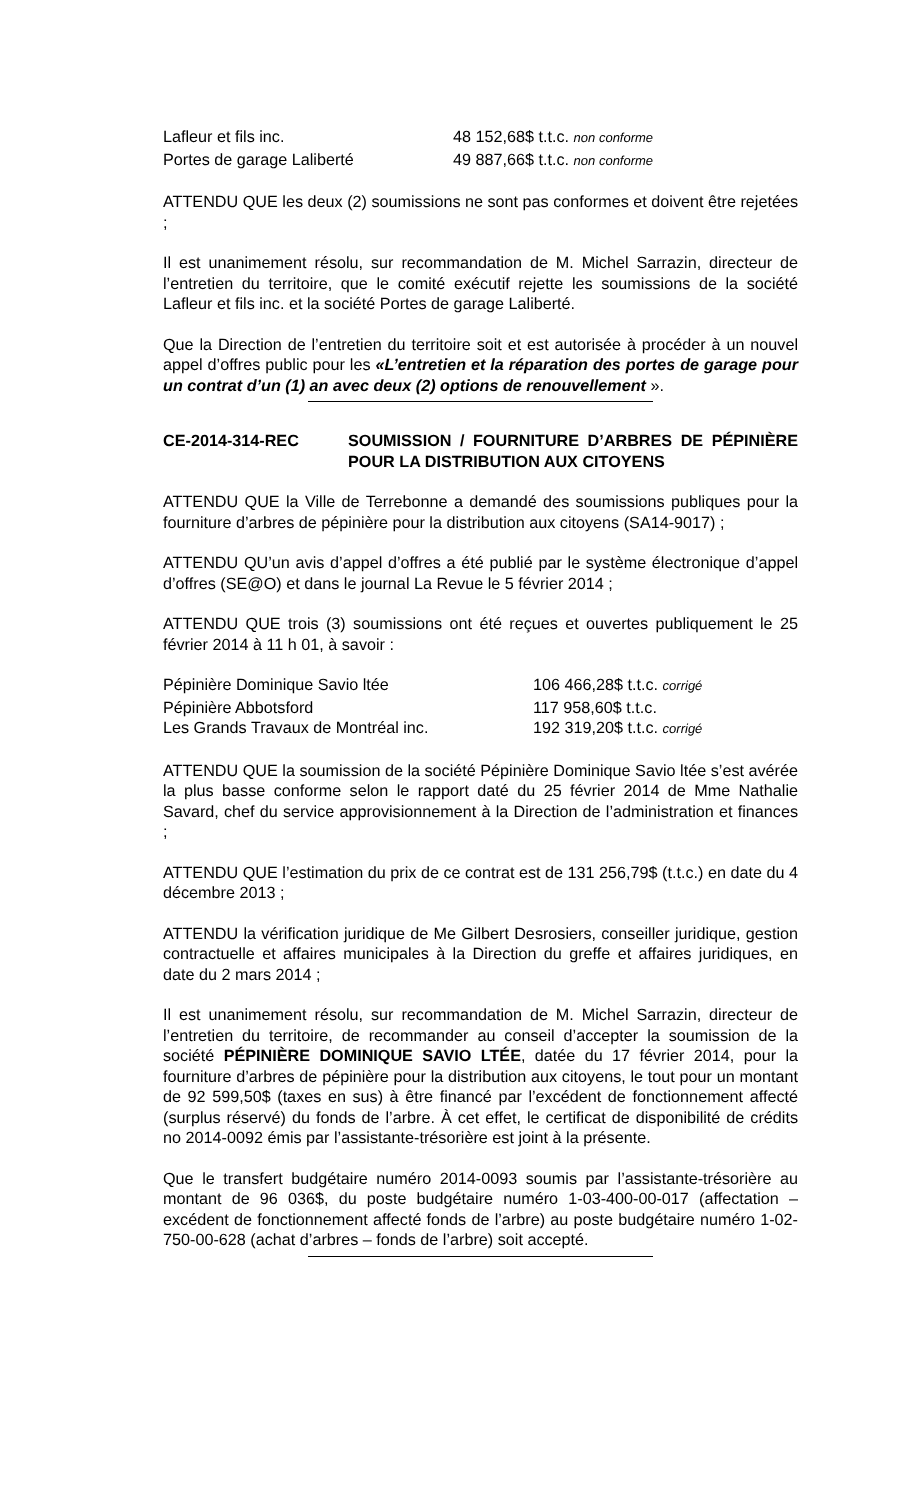Lafleur et fils inc. 48 152,68$ t.t.c. non conforme
Portes de garage Laliberté 49 887,66$ t.t.c. non conforme
ATTENDU QUE les deux (2) soumissions ne sont pas conformes et doivent être rejetées ;
Il est unanimement résolu, sur recommandation de M. Michel Sarrazin, directeur de l’entretien du territoire, que le comité exécutif rejette les soumissions de la société Lafleur et fils inc. et la société Portes de garage Laliberté.
Que la Direction de l’entretien du territoire soit et est autorisée à procéder à un nouvel appel d’offres public pour les «L’entretien et la réparation des portes de garage pour un contrat d’un (1) an avec deux (2) options de renouvellement ».
CE-2014-314-REC SOUMISSION / FOURNITURE D’ARBRES DE PÉPINIÈRE POUR LA DISTRIBUTION AUX CITOYENS
ATTENDU QUE la Ville de Terrebonne a demandé des soumissions publiques pour la fourniture d’arbres de pépinière pour la distribution aux citoyens (SA14-9017) ;
ATTENDU QU’un avis d’appel d’offres a été publié par le système électronique d’appel d’offres (SE@O) et dans le journal La Revue le 5 février 2014 ;
ATTENDU QUE trois (3) soumissions ont été reçues et ouvertes publiquement le 25 février 2014 à 11 h 01, à savoir :
Pépinière Dominique Savio ltée 106 466,28$ t.t.c. corrigé
Pépinière Abbotsford 117 958,60$ t.t.c.
Les Grands Travaux de Montréal inc. 192 319,20$ t.t.c. corrigé
ATTENDU QUE la soumission de la société Pépinière Dominique Savio ltée s’est avérée la plus basse conforme selon le rapport daté du 25 février 2014 de Mme Nathalie Savard, chef du service approvisionnement à la Direction de l’administration et finances ;
ATTENDU QUE l’estimation du prix de ce contrat est de 131 256,79$ (t.t.c.) en date du 4 décembre 2013 ;
ATTENDU la vérification juridique de Me Gilbert Desrosiers, conseiller juridique, gestion contractuelle et affaires municipales à la Direction du greffe et affaires juridiques, en date du 2 mars 2014 ;
Il est unanimement résolu, sur recommandation de M. Michel Sarrazin, directeur de l’entretien du territoire, de recommander au conseil d’accepter la soumission de la société PÉPINIÈRE DOMINIQUE SAVIO LTÉE, datée du 17 février 2014, pour la fourniture d’arbres de pépinière pour la distribution aux citoyens, le tout pour un montant de 92 599,50$ (taxes en sus) à être financé par l’excédent de fonctionnement affecté (surplus réservé) du fonds de l’arbre. À cet effet, le certificat de disponibilité de crédits no 2014-0092 émis par l’assistante-trésorière est joint à la présente.
Que le transfert budgétaire numéro 2014-0093 soumis par l’assistante-trésorière au montant de 96 036$, du poste budgétaire numéro 1-03-400-00-017 (affectation – excédent de fonctionnement affecté fonds de l’arbre) au poste budgétaire numéro 1-02-750-00-628 (achat d’arbres – fonds de l’arbre) soit accepté.